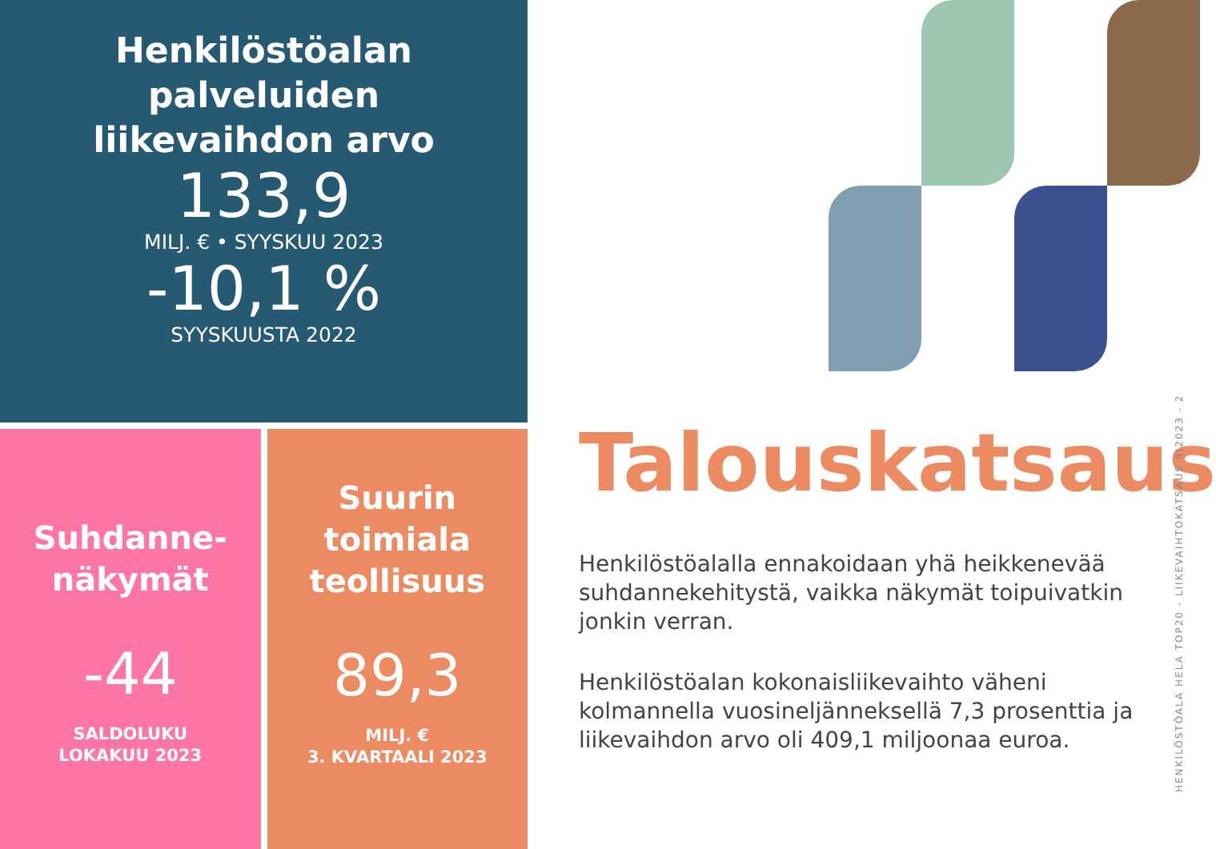Henkilöstöalan
palveluiden
liikevaihdon arvo
133,9
MILJ. € • SYYSKUU 2023
-10,1 %
SYYSKUUSTA 2022
Suhdanne-
näkymät
-44
SALDOLUKU
LOKAKUU 2023
Suurin
toimiala
teollisuus
89,3
MILJ. €
3. KVARTAALI 2023
Talouskatsaus
Henkilöstöalalla ennakoidaan yhä heikkenevää suhdannekehitystä, vaikka näkymät toipuivatkin jonkin verran.
Henkilöstöalan kokonaisliikevaihto väheni kolmannella vuosineljänneksellä 7,3 prosenttia ja liikevaihdon arvo oli 409,1 miljoonaa euroa.
HENKILÖSTÖALA HELA TOP20 - LIIKEVAIHTOKATSAUS 9|2023 - 2